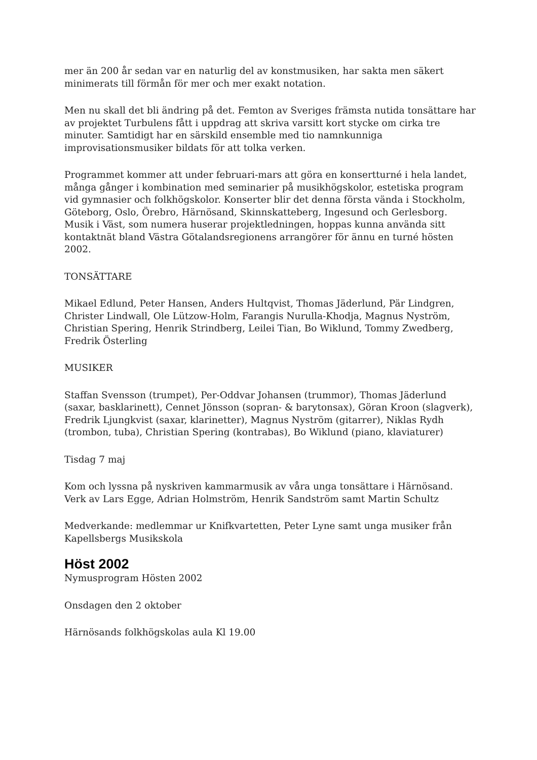mer än 200 år sedan var en naturlig del av konstmusiken, har sakta men säkert minimerats till förmån för mer och mer exakt notation.
Men nu skall det bli ändring på det. Femton av Sveriges främsta nutida tonsättare har av projektet Turbulens fått i uppdrag att skriva varsitt kort stycke om cirka tre minuter. Samtidigt har en särskild ensemble med tio namnkunniga improvisationsmusiker bildats för att tolka verken.
Programmet kommer att under februari-mars att göra en konsertturné i hela landet, många gånger i kombination med seminarier på musikhögskolor, estetiska program vid gymnasier och folkhögskolor. Konserter blir det denna första vända i Stockholm, Göteborg, Oslo, Örebro, Härnösand, Skinnskatteberg, Ingesund och Gerlesborg. Musik i Väst, som numera huserar projektledningen, hoppas kunna använda sitt kontaktnät bland Västra Götalandsregionens arrangörer för ännu en turné hösten 2002.
TONSÄTTARE
Mikael Edlund, Peter Hansen, Anders Hultqvist, Thomas Jäderlund, Pär Lindgren, Christer Lindwall, Ole Lützow-Holm, Farangis Nurulla-Khodja, Magnus Nyström, Christian Spering, Henrik Strindberg, Leilei Tian, Bo Wiklund, Tommy Zwedberg, Fredrik Österling
MUSIKER
Staffan Svensson (trumpet), Per-Oddvar Johansen (trummor), Thomas Jäderlund (saxar, basklarinett), Cennet Jönsson (sopran- & barytonsax), Göran Kroon (slagverk), Fredrik Ljungkvist (saxar, klarinetter), Magnus Nyström (gitarrer), Niklas Rydh (trombon, tuba), Christian Spering (kontrabas), Bo Wiklund (piano, klaviaturer)
Tisdag 7 maj
Kom och lyssna på nyskriven kammarmusik av våra unga tonsättare i Härnösand. Verk av Lars Egge, Adrian Holmström, Henrik Sandström samt Martin Schultz
Medverkande: medlemmar ur Knifkvartetten, Peter Lyne samt unga musiker från Kapellsbergs Musikskola
Höst 2002
Nymusprogram Hösten 2002
Onsdagen den 2 oktober
Härnösands folkhögskolas aula Kl 19.00